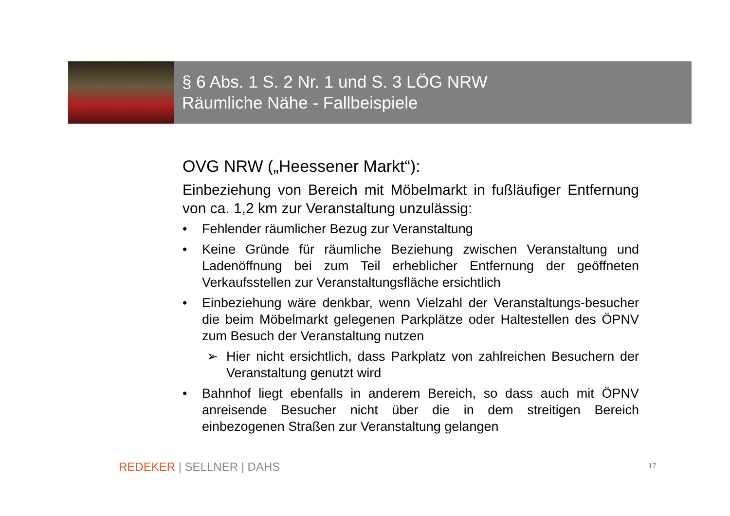§ 6 Abs. 1 S. 2 Nr. 1 und S. 3 LÖG NRW
Räumliche Nähe - Fallbeispiele
OVG NRW („Heessener Markt“):
Einbeziehung von Bereich mit Möbelmarkt in fußläufiger Entfernung von ca. 1,2 km zur Veranstaltung unzulässig:
• Fehlender räumlicher Bezug zur Veranstaltung
• Keine Gründe für räumliche Beziehung zwischen Veranstaltung und Ladenöffnung bei zum Teil erheblicher Entfernung der geöffneten Verkaufsstellen zur Veranstaltungsfläche ersichtlich
• Einbeziehung wäre denkbar, wenn Vielzahl der Veranstaltungs-besucher die beim Möbelmarkt gelegenen Parkplätze oder Haltestellen des ÖPNV zum Besuch der Veranstaltung nutzen
➢ Hier nicht ersichtlich, dass Parkplatz von zahlreichen Besuchern der Veranstaltung genutzt wird
• Bahnhof liegt ebenfalls in anderem Bereich, so dass auch mit ÖPNV anreisende Besucher nicht über die in dem streitigen Bereich einbezogenen Straßen zur Veranstaltung gelangen
REDEKER | SELLNER | DAHS 17